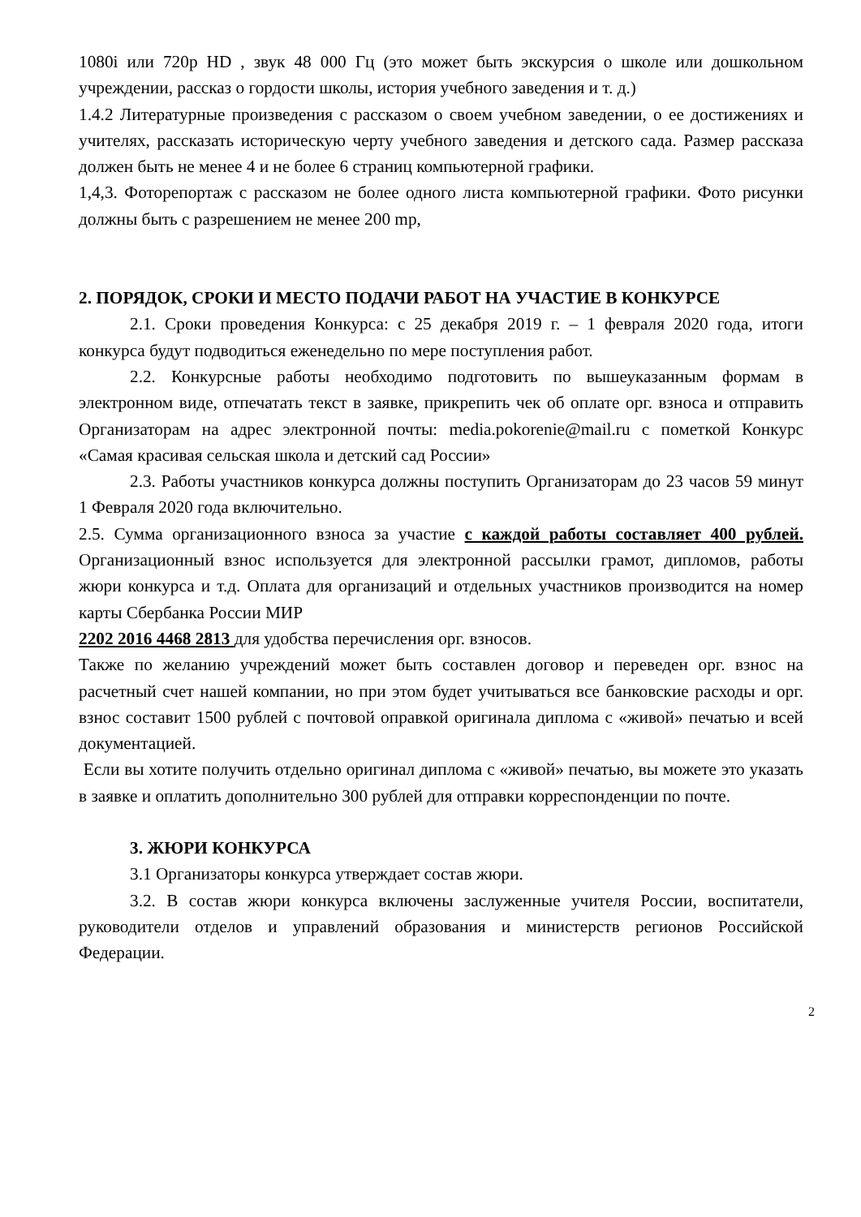1080i или 720p HD , звук 48 000 Гц (это может быть экскурсия о школе или дошкольном учреждении, рассказ о гордости школы, история учебного заведения и т. д.)
1.4.2 Литературные произведения с рассказом о своем учебном заведении, о ее достижениях и учителях, рассказать историческую черту учебного заведения и детского сада. Размер рассказа должен быть не менее 4 и не более 6 страниц компьютерной графики.
1,4,3. Фоторепортаж с рассказом не более одного листа компьютерной графики. Фото рисунки должны быть с разрешением не менее 200 mp,
2. ПОРЯДОК, СРОКИ И МЕСТО ПОДАЧИ РАБОТ НА УЧАСТИЕ В КОНКУРСЕ
2.1. Сроки проведения Конкурса: с 25 декабря 2019 г. – 1 февраля 2020 года, итоги конкурса будут подводиться еженедельно по мере поступления работ.
2.2. Конкурсные работы необходимо подготовить по вышеуказанным формам в электронном виде, отпечатать текст в заявке, прикрепить чек об оплате орг. взноса и отправить Организаторам на адрес электронной почты: media.pokorenie@mail.ru с пометкой Конкурс «Самая красивая сельская школа и детский сад России»
2.3. Работы участников конкурса должны поступить Организаторам до 23 часов 59 минут 1 Февраля 2020 года включительно.
2.5. Сумма организационного взноса за участие с каждой работы составляет 400 рублей. Организационный взнос используется для электронной рассылки грамот, дипломов, работы жюри конкурса и т.д. Оплата для организаций и отдельных участников производится на номер карты Сбербанка России МИР
2202 2016 4468 2813 для удобства перечисления орг. взносов.
Также по желанию учреждений может быть составлен договор и переведен орг. взнос на расчетный счет нашей компании, но при этом будет учитываться все банковские расходы и орг. взнос составит 1500 рублей с почтовой оправкой оригинала диплома с «живой» печатью и всей документацией.
Если вы хотите получить отдельно оригинал диплома с «живой» печатью, вы можете это указать в заявке и оплатить дополнительно 300 рублей для отправки корреспонденции по почте.
3. ЖЮРИ КОНКУРСА
3.1 Организаторы конкурса утверждает состав жюри.
3.2. В состав жюри конкурса включены заслуженные учителя России, воспитатели, руководители отделов и управлений образования и министерств регионов Российской Федерации.
2